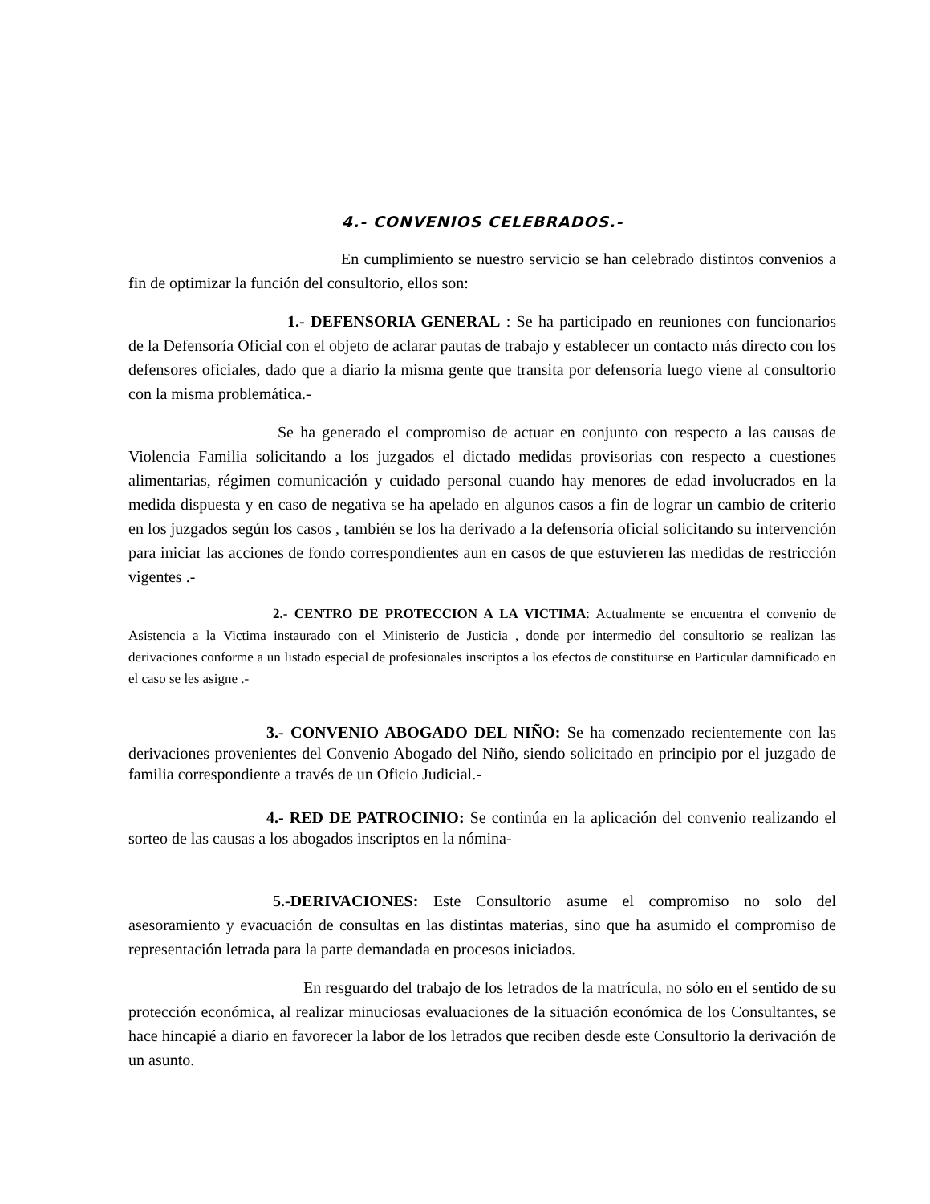4.- CONVENIOS CELEBRADOS.-
En cumplimiento se nuestro servicio se han celebrado distintos convenios a fin de optimizar la función del consultorio, ellos son:
1.- DEFENSORIA GENERAL : Se ha participado en reuniones con funcionarios de la Defensoría Oficial con el objeto de aclarar pautas de trabajo y establecer un contacto más directo con los defensores oficiales, dado que a diario la misma gente que transita por defensoría luego viene al consultorio con la misma problemática.-
Se ha generado el compromiso de actuar en conjunto con respecto a las causas de Violencia Familia solicitando a los juzgados el dictado medidas provisorias con respecto a cuestiones alimentarias, régimen comunicación y cuidado personal cuando hay menores de edad involucrados en la medida dispuesta y en caso de negativa se ha apelado en algunos casos a fin de lograr un cambio de criterio en los juzgados según los casos , también se los ha derivado a la defensoría oficial solicitando su intervención para iniciar las acciones de fondo correspondientes aun en casos de que estuvieren las medidas de restricción vigentes .-
2.- CENTRO DE PROTECCION A LA VICTIMA: Actualmente se encuentra el convenio de Asistencia a la Victima instaurado con el Ministerio de Justicia , donde por intermedio del consultorio se realizan las derivaciones conforme a un listado especial de profesionales inscriptos a los efectos de constituirse en Particular damnificado en el caso se les asigne .-
3.- CONVENIO ABOGADO DEL NIÑO: Se ha comenzado recientemente con las derivaciones provenientes del Convenio Abogado del Niño, siendo solicitado en principio por el juzgado de familia correspondiente a través de un Oficio Judicial.-
4.- RED DE PATROCINIO: Se continúa en la aplicación del convenio realizando el sorteo de las causas a los abogados inscriptos en la nómina-
5.-DERIVACIONES: Este Consultorio asume el compromiso no solo del asesoramiento y evacuación de consultas en las distintas materias, sino que ha asumido el compromiso de representación letrada para la parte demandada en procesos iniciados.
En resguardo del trabajo de los letrados de la matrícula, no sólo en el sentido de su protección económica, al realizar minuciosas evaluaciones de la situación económica de los Consultantes, se hace hincapié a diario en favorecer la labor de los letrados que reciben desde este Consultorio la derivación de un asunto.